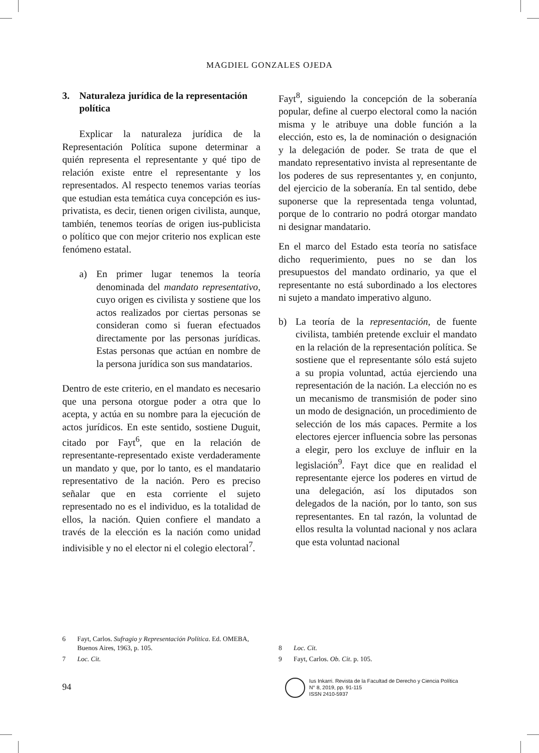MAGDIEL GONZALES OJEDA
3. Naturaleza jurídica de la representación política
Explicar la naturaleza jurídica de la Representación Política supone determinar a quién representa el representante y qué tipo de relación existe entre el representante y los representados. Al respecto tenemos varias teorías que estudian esta temática cuya concepción es ius-privatista, es decir, tienen origen civilista, aunque, también, tenemos teorías de origen ius-publicista o político que con mejor criterio nos explican este fenómeno estatal.
a) En primer lugar tenemos la teoría denominada del mandato representativo, cuyo origen es civilista y sostiene que los actos realizados por ciertas personas se consideran como si fueran efectuados directamente por las personas jurídicas. Estas personas que actúan en nombre de la persona jurídica son sus mandatarios.
Dentro de este criterio, en el mandato es necesario que una persona otorgue poder a otra que lo acepta, y actúa en su nombre para la ejecución de actos jurídicos. En este sentido, sostiene Duguit, citado por Fayt<sup>6</sup>, que en la relación de representante-representado existe verdaderamente un mandato y que, por lo tanto, es el mandatario representativo de la nación. Pero es preciso señalar que en esta corriente el sujeto representado no es el individuo, es la totalidad de ellos, la nación. Quien confiere el mandato a través de la elección es la nación como unidad indivisible y no el elector ni el colegio electoral<sup>7</sup>.
Fayt<sup>8</sup>, siguiendo la concepción de la soberanía popular, define al cuerpo electoral como la nación misma y le atribuye una doble función a la elección, esto es, la de nominación o designación y la delegación de poder. Se trata de que el mandato representativo invista al representante de los poderes de sus representantes y, en conjunto, del ejercicio de la soberanía. En tal sentido, debe suponerse que la representada tenga voluntad, porque de lo contrario no podrá otorgar mandato ni designar mandatario.
En el marco del Estado esta teoría no satisface dicho requerimiento, pues no se dan los presupuestos del mandato ordinario, ya que el representante no está subordinado a los electores ni sujeto a mandato imperativo alguno.
b) La teoría de la representación, de fuente civilista, también pretende excluir el mandato en la relación de la representación política. Se sostiene que el representante sólo está sujeto a su propia voluntad, actúa ejerciendo una representación de la nación. La elección no es un mecanismo de transmisión de poder sino un modo de designación, un procedimiento de selección de los más capaces. Permite a los electores ejercer influencia sobre las personas a elegir, pero los excluye de influir en la legislación<sup>9</sup>. Fayt dice que en realidad el representante ejerce los poderes en virtud de una delegación, así los diputados son delegados de la nación, por lo tanto, son sus representantes. En tal razón, la voluntad de ellos resulta la voluntad nacional y nos aclara que esta voluntad nacional
6 Fayt, Carlos. Sufragio y Representación Política. Ed. OMEBA, Buenos Aires, 1963, p. 105.
7 Loc. Cit.
8 Loc. Cit.
9 Fayt, Carlos. Ob. Cit. p. 105.
94
Ius Inkarri. Revista de la Facultad de Derecho y Ciencia Política
N° 8, 2019, pp. 91-115
ISSN 2410-5937